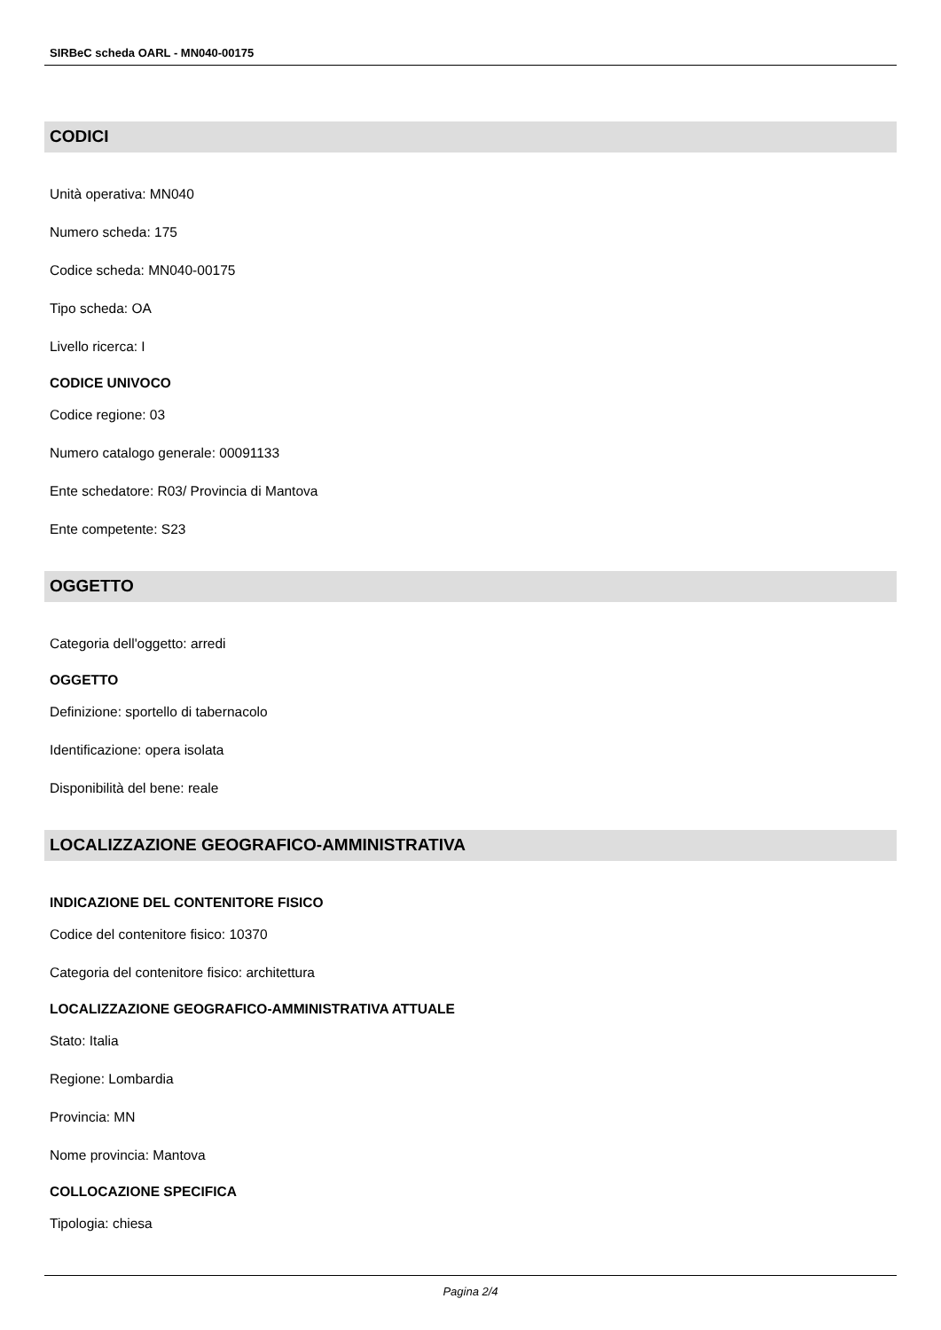SIRBeC scheda OARL - MN040-00175
CODICI
Unità operativa: MN040
Numero scheda: 175
Codice scheda: MN040-00175
Tipo scheda: OA
Livello ricerca: I
CODICE UNIVOCO
Codice regione: 03
Numero catalogo generale: 00091133
Ente schedatore: R03/ Provincia di Mantova
Ente competente: S23
OGGETTO
Categoria dell'oggetto: arredi
OGGETTO
Definizione: sportello di tabernacolo
Identificazione: opera isolata
Disponibilità del bene: reale
LOCALIZZAZIONE GEOGRAFICO-AMMINISTRATIVA
INDICAZIONE DEL CONTENITORE FISICO
Codice del contenitore fisico: 10370
Categoria del contenitore fisico: architettura
LOCALIZZAZIONE GEOGRAFICO-AMMINISTRATIVA ATTUALE
Stato: Italia
Regione: Lombardia
Provincia: MN
Nome provincia: Mantova
COLLOCAZIONE SPECIFICA
Tipologia: chiesa
Pagina 2/4